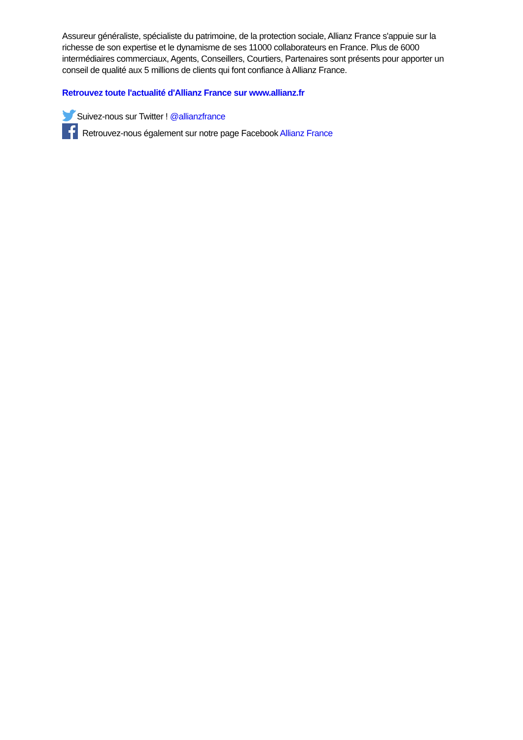Assureur généraliste, spécialiste du patrimoine, de la protection sociale, Allianz France s'appuie sur la richesse de son expertise et le dynamisme de ses 11000 collaborateurs en France. Plus de 6000 intermédiaires commerciaux, Agents, Conseillers, Courtiers, Partenaires sont présents pour apporter un conseil de qualité aux 5 millions de clients qui font confiance à Allianz France.
Retrouvez toute l'actualité d'Allianz France sur www.allianz.fr
Suivez-nous sur Twitter ! @allianzfrance
Retrouvez-nous également sur notre page Facebook Allianz France